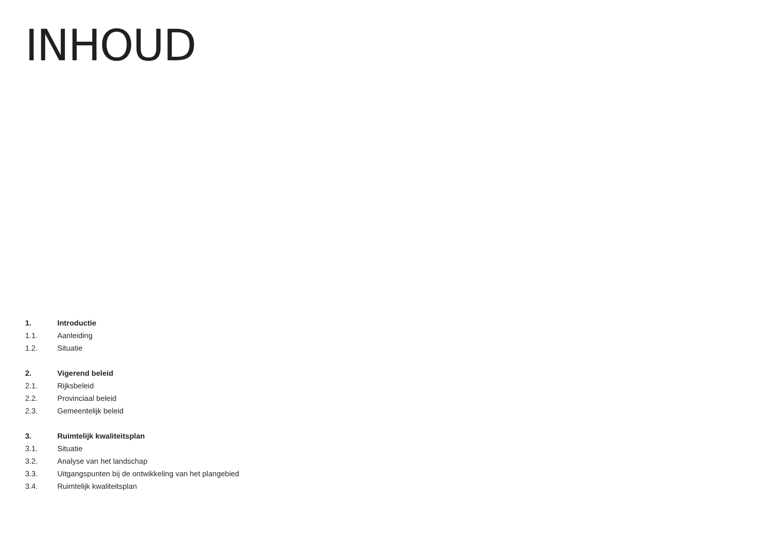INHOUD
1. Introductie
1.1. Aanleiding
1.2. Situatie
2. Vigerend beleid
2.1. Rijksbeleid
2.2. Provinciaal beleid
2.3. Gemeentelijk beleid
3. Ruimtelijk kwaliteitsplan
3.1. Situatie
3.2. Analyse van het landschap
3.3. Uitgangspunten bij de ontwikkeling van het plangebied
3.4. Ruimtelijk kwaliteitsplan